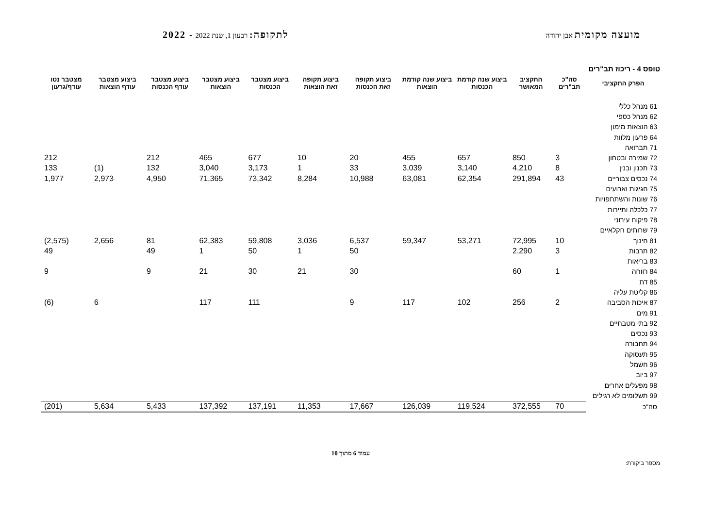מועצה מקומית אבן יהודה
לתקופה: רבעון 1, שנת 2022 - 2022
טופס 4 - ריכוז תב"רים
| הפרק התקציבי | סה"כ תב"רים | התקציב המאושר | ביצוע שנה קודמת הכנסות | ביצוע שנה קודמת הוצאות | ביצוע תקופה זאת הכנסות | ביצוע תקופה זאת הוצאות | ביצוע מצטבר הכנסות | ביצוע מצטבר הוצאות | ביצוע מצטבר עודף הכנסות | ביצוע מצטבר עודף הוצאות | מצטבר נטו עודף/גרעון |
| --- | --- | --- | --- | --- | --- | --- | --- | --- | --- | --- | --- |
| 61 מנהל כללי | | | | | | | | | | | |
| 62 מנהל כספי | | | | | | | | | | | |
| 63 הוצאות מימון | | | | | | | | | | | |
| 64 פרעון מלוות | | | | | | | | | | | |
| 71 תברואה | | | | | | | | | | | |
| 72 שמירה ובטחון | 3 | 850 | 657 | 455 | 20 | 10 | 677 | 465 | 212 | | 212 |
| 73 תכנון ובנין | 8 | 4,210 | 3,140 | 3,039 | 33 | 1 | 3,173 | 3,040 | 132 | (1) | 133 |
| 74 נכסים צבוריים | 43 | 291,894 | 62,354 | 63,081 | 10,988 | 8,284 | 73,342 | 71,365 | 4,950 | 2,973 | 1,977 |
| 75 חגיגות וארועים | | | | | | | | | | | |
| 76 שונות והשתתפויות | | | | | | | | | | | |
| 77 כלכלה ותיירות | | | | | | | | | | | |
| 78 פיקוח עירוני | | | | | | | | | | | |
| 79 שרותים חקלאיים | | | | | | | | | | | |
| 81 חינוך | 10 | 72,995 | 53,271 | 59,347 | 6,537 | 3,036 | 59,808 | 62,383 | 81 | 2,656 | (2,575) |
| 82 תרבות | 3 | 2,290 | | | 50 | 1 | 50 | 1 | 49 | | 49 |
| 83 בריאות | | | | | | | | | | | |
| 84 רווחה | 1 | 60 | | | 30 | 21 | 30 | 21 | 9 | | 9 |
| 85 דת | | | | | | | | | | | |
| 86 קליטת עליה | | | | | | | | | | | |
| 87 איכות הסביבה | 2 | 256 | 102 | 117 | 9 | | 111 | 117 | | 6 | (6) |
| 91 מים | | | | | | | | | | | |
| 92 בתי מטבחיים | | | | | | | | | | | |
| 93 נכסים | | | | | | | | | | | |
| 94 תחבורה | | | | | | | | | | | |
| 95 תעסוקה | | | | | | | | | | | |
| 96 חשמל | | | | | | | | | | | |
| 97 ביוב | | | | | | | | | | | |
| 98 מפעלים אחרים | | | | | | | | | | | |
| 99 תשלומים לא רגילים | | | | | | | | | | | |
| סה"כ | 70 | 372,555 | 119,524 | 126,039 | 17,667 | 11,353 | 137,191 | 137,392 | 5,433 | 5,634 | (201) |
עמוד 6 מתוך 10
מספר ביקורת: